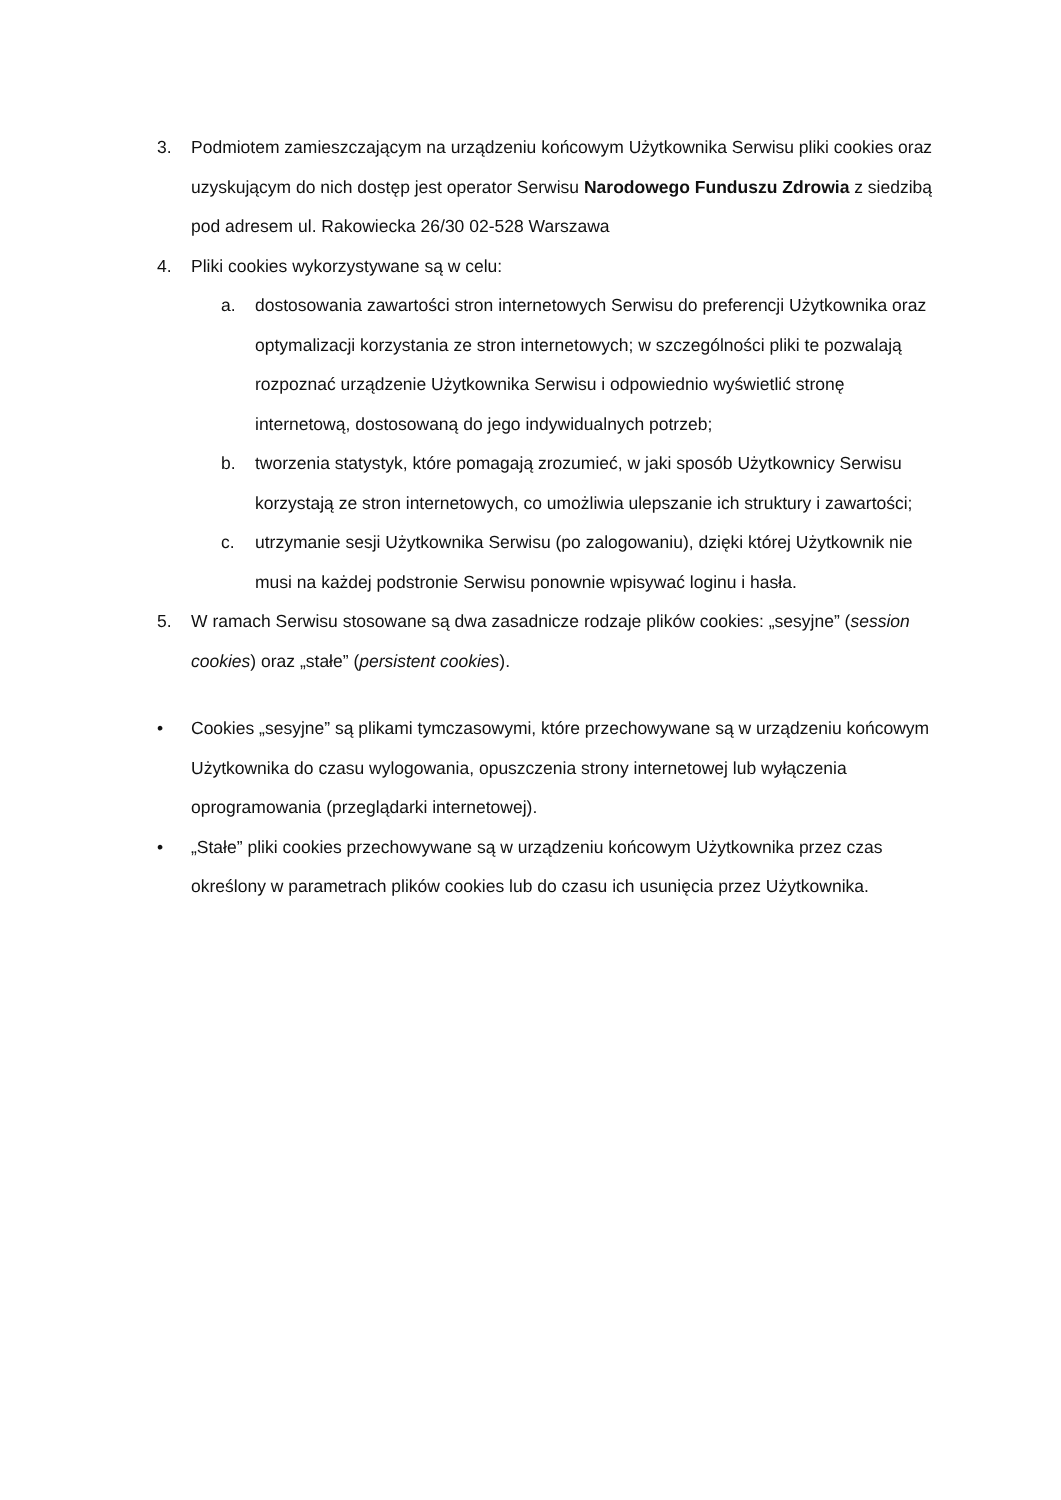3. Podmiotem zamieszczającym na urządzeniu końcowym Użytkownika Serwisu pliki cookies oraz uzyskującym do nich dostęp jest operator Serwisu Narodowego Funduszu Zdrowia z siedzibą pod adresem ul. Rakowiecka 26/30 02-528 Warszawa
4. Pliki cookies wykorzystywane są w celu:
a. dostosowania zawartości stron internetowych Serwisu do preferencji Użytkownika oraz optymalizacji korzystania ze stron internetowych; w szczególności pliki te pozwalają rozpoznać urządzenie Użytkownika Serwisu i odpowiednio wyświetlić stronę internetową, dostosowaną do jego indywidualnych potrzeb;
b. tworzenia statystyk, które pomagają zrozumieć, w jaki sposób Użytkownicy Serwisu korzystają ze stron internetowych, co umożliwia ulepszanie ich struktury i zawartości;
c. utrzymanie sesji Użytkownika Serwisu (po zalogowaniu), dzięki której Użytkownik nie musi na każdej podstronie Serwisu ponownie wpisywać loginu i hasła.
5. W ramach Serwisu stosowane są dwa zasadnicze rodzaje plików cookies: „sesyjne” (session cookies) oraz „stałe” (persistent cookies).
• Cookies „sesyjne” są plikami tymczasowymi, które przechowywane są w urządzeniu końcowym Użytkownika do czasu wylogowania, opuszczenia strony internetowej lub wyłączenia oprogramowania (przeglądarki internetowej).
• „Stałe” pliki cookies przechowywane są w urządzeniu końcowym Użytkownika przez czas określony w parametrach plików cookies lub do czasu ich usunięcia przez Użytkownika.